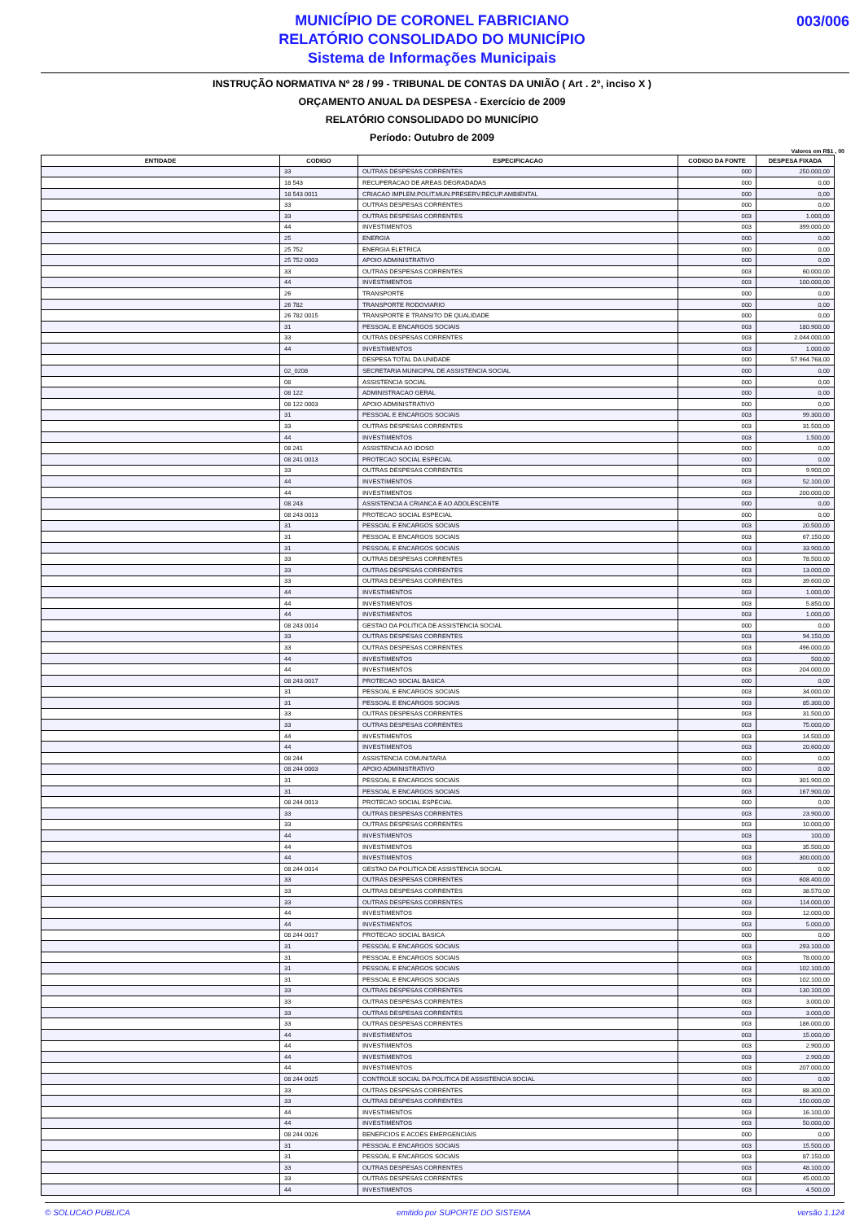MUNICÍPIO DE CORONEL FABRICIANO
RELATÓRIO CONSOLIDADO DO MUNICÍPIO
Sistema de Informações Municipais
003/006
INSTRUÇÃO NORMATIVA Nº 28 / 99 - TRIBUNAL DE CONTAS DA UNIÃO ( Art . 2º, inciso X )
ORÇAMENTO ANUAL DA DESPESA - Exercício de 2009
RELATÓRIO CONSOLIDADO DO MUNICÍPIO
Período: Outubro de 2009
Valores em R$1 , 00
| ENTIDADE | CODIGO | ESPECIFICACAO | CODIGO DA FONTE | DESPESA FIXADA |
| --- | --- | --- | --- | --- |
| | 33 | OUTRAS DESPESAS CORRENTES | 000 | 250.000,00 |
| | 18 543 | RECUPERACAO DE AREAS DEGRADADAS | 000 | 0,00 |
| | 18 543 0011 | CRIACAO IMPLEM.POLIT.MUN.PRESERV.RECUP.AMBIENTAL | 000 | 0,00 |
| | 33 | OUTRAS DESPESAS CORRENTES | 000 | 0,00 |
| | 33 | OUTRAS DESPESAS CORRENTES | 003 | 1.000,00 |
| | 44 | INVESTIMENTOS | 003 | 399.000,00 |
| | 25 | ENERGIA | 000 | 0,00 |
| | 25 752 | ENERGIA ELETRICA | 000 | 0,00 |
| | 25 752 0003 | APOIO ADMINISTRATIVO | 000 | 0,00 |
| | 33 | OUTRAS DESPESAS CORRENTES | 003 | 60.000,00 |
| | 44 | INVESTIMENTOS | 003 | 100.000,00 |
| | 26 | TRANSPORTE | 000 | 0,00 |
| | 26 782 | TRANSPORTE RODOVIARIO | 000 | 0,00 |
| | 26 782 0015 | TRANSPORTE E TRANSITO DE QUALIDADE | 000 | 0,00 |
| | 31 | PESSOAL E ENCARGOS SOCIAIS | 003 | 180.900,00 |
| | 33 | OUTRAS DESPESAS CORRENTES | 003 | 2.044.000,00 |
| | 44 | INVESTIMENTOS | 003 | 1.000,00 |
| | | DESPESA TOTAL DA UNIDADE | 000 | 57.964.768,00 |
| | 02_0208 | SECRETARIA MUNICIPAL DE ASSISTENCIA SOCIAL | 000 | 0,00 |
| | 08 | ASSISTENCIA SOCIAL | 000 | 0,00 |
| | 08 122 | ADMINISTRACAO GERAL | 000 | 0,00 |
| | 08 122 0003 | APOIO ADMINISTRATIVO | 000 | 0,00 |
| | 31 | PESSOAL E ENCARGOS SOCIAIS | 003 | 99.300,00 |
| | 33 | OUTRAS DESPESAS CORRENTES | 003 | 31.500,00 |
| | 44 | INVESTIMENTOS | 003 | 1.500,00 |
| | 08 241 | ASSISTENCIA AO IDOSO | 000 | 0,00 |
| | 08 241 0013 | PROTECAO SOCIAL ESPECIAL | 000 | 0,00 |
| | 33 | OUTRAS DESPESAS CORRENTES | 003 | 9.900,00 |
| | 44 | INVESTIMENTOS | 003 | 52.100,00 |
| | 44 | INVESTIMENTOS | 003 | 200.000,00 |
| | 08 243 | ASSISTENCIA A CRIANCA E AO ADOLESCENTE | 000 | 0,00 |
| | 08 243 0013 | PROTECAO SOCIAL ESPECIAL | 000 | 0,00 |
| | 31 | PESSOAL E ENCARGOS SOCIAIS | 003 | 20.500,00 |
| | 31 | PESSOAL E ENCARGOS SOCIAIS | 003 | 67.150,00 |
| | 31 | PESSOAL E ENCARGOS SOCIAIS | 003 | 33.900,00 |
| | 33 | OUTRAS DESPESAS CORRENTES | 003 | 78.500,00 |
| | 33 | OUTRAS DESPESAS CORRENTES | 003 | 13.000,00 |
| | 33 | OUTRAS DESPESAS CORRENTES | 003 | 39.600,00 |
| | 44 | INVESTIMENTOS | 003 | 1.000,00 |
| | 44 | INVESTIMENTOS | 003 | 5.850,00 |
| | 44 | INVESTIMENTOS | 003 | 1.000,00 |
| | 08 243 0014 | GESTAO DA POLITICA DE ASSISTENCIA SOCIAL | 000 | 0,00 |
| | 33 | OUTRAS DESPESAS CORRENTES | 003 | 94.150,00 |
| | 33 | OUTRAS DESPESAS CORRENTES | 003 | 496.000,00 |
| | 44 | INVESTIMENTOS | 003 | 500,00 |
| | 44 | INVESTIMENTOS | 003 | 204.000,00 |
| | 08 243 0017 | PROTECAO SOCIAL BASICA | 000 | 0,00 |
| | 31 | PESSOAL E ENCARGOS SOCIAIS | 003 | 34.000,00 |
| | 31 | PESSOAL E ENCARGOS SOCIAIS | 003 | 85.300,00 |
| | 33 | OUTRAS DESPESAS CORRENTES | 003 | 31.500,00 |
| | 33 | OUTRAS DESPESAS CORRENTES | 003 | 75.000,00 |
| | 44 | INVESTIMENTOS | 003 | 14.500,00 |
| | 44 | INVESTIMENTOS | 003 | 20.600,00 |
| | 08 244 | ASSISTENCIA COMUNITARIA | 000 | 0,00 |
| | 08 244 0003 | APOIO ADMINISTRATIVO | 000 | 0,00 |
| | 31 | PESSOAL E ENCARGOS SOCIAIS | 003 | 301.900,00 |
| | 31 | PESSOAL E ENCARGOS SOCIAIS | 003 | 167.900,00 |
| | 08 244 0013 | PROTECAO SOCIAL ESPECIAL | 000 | 0,00 |
| | 33 | OUTRAS DESPESAS CORRENTES | 003 | 23.900,00 |
| | 33 | OUTRAS DESPESAS CORRENTES | 003 | 10.000,00 |
| | 44 | INVESTIMENTOS | 003 | 100,00 |
| | 44 | INVESTIMENTOS | 003 | 35.500,00 |
| | 44 | INVESTIMENTOS | 003 | 300.000,00 |
| | 08 244 0014 | GESTAO DA POLITICA DE ASSISTENCIA SOCIAL | 000 | 0,00 |
| | 33 | OUTRAS DESPESAS CORRENTES | 003 | 608.400,00 |
| | 33 | OUTRAS DESPESAS CORRENTES | 003 | 38.570,00 |
| | 33 | OUTRAS DESPESAS CORRENTES | 003 | 114.000,00 |
| | 44 | INVESTIMENTOS | 003 | 12.000,00 |
| | 44 | INVESTIMENTOS | 003 | 5.000,00 |
| | 08 244 0017 | PROTECAO SOCIAL BASICA | 000 | 0,00 |
| | 31 | PESSOAL E ENCARGOS SOCIAIS | 003 | 293.100,00 |
| | 31 | PESSOAL E ENCARGOS SOCIAIS | 003 | 78.000,00 |
| | 31 | PESSOAL E ENCARGOS SOCIAIS | 003 | 102.100,00 |
| | 31 | PESSOAL E ENCARGOS SOCIAIS | 003 | 102.100,00 |
| | 33 | OUTRAS DESPESAS CORRENTES | 003 | 130.100,00 |
| | 33 | OUTRAS DESPESAS CORRENTES | 003 | 3.000,00 |
| | 33 | OUTRAS DESPESAS CORRENTES | 003 | 3.000,00 |
| | 33 | OUTRAS DESPESAS CORRENTES | 003 | 186.000,00 |
| | 44 | INVESTIMENTOS | 003 | 15.000,00 |
| | 44 | INVESTIMENTOS | 003 | 2.900,00 |
| | 44 | INVESTIMENTOS | 003 | 2.900,00 |
| | 44 | INVESTIMENTOS | 003 | 207.000,00 |
| | 08 244 0025 | CONTROLE SOCIAL DA POLITICA DE ASSISTENCIA SOCIAL | 000 | 0,00 |
| | 33 | OUTRAS DESPESAS CORRENTES | 003 | 88.300,00 |
| | 33 | OUTRAS DESPESAS CORRENTES | 003 | 150.000,00 |
| | 44 | INVESTIMENTOS | 003 | 16.100,00 |
| | 44 | INVESTIMENTOS | 003 | 50.000,00 |
| | 08 244 0026 | BENEFICIOS E ACOES EMERGENCIAIS | 000 | 0,00 |
| | 31 | PESSOAL E ENCARGOS SOCIAIS | 003 | 15.500,00 |
| | 31 | PESSOAL E ENCARGOS SOCIAIS | 003 | 87.150,00 |
| | 33 | OUTRAS DESPESAS CORRENTES | 003 | 48.100,00 |
| | 33 | OUTRAS DESPESAS CORRENTES | 003 | 45.000,00 |
| | 44 | INVESTIMENTOS | 003 | 4.500,00 |
© SOLUCAO PUBLICA emitido por SUPORTE DO SISTEMA versão 1.124